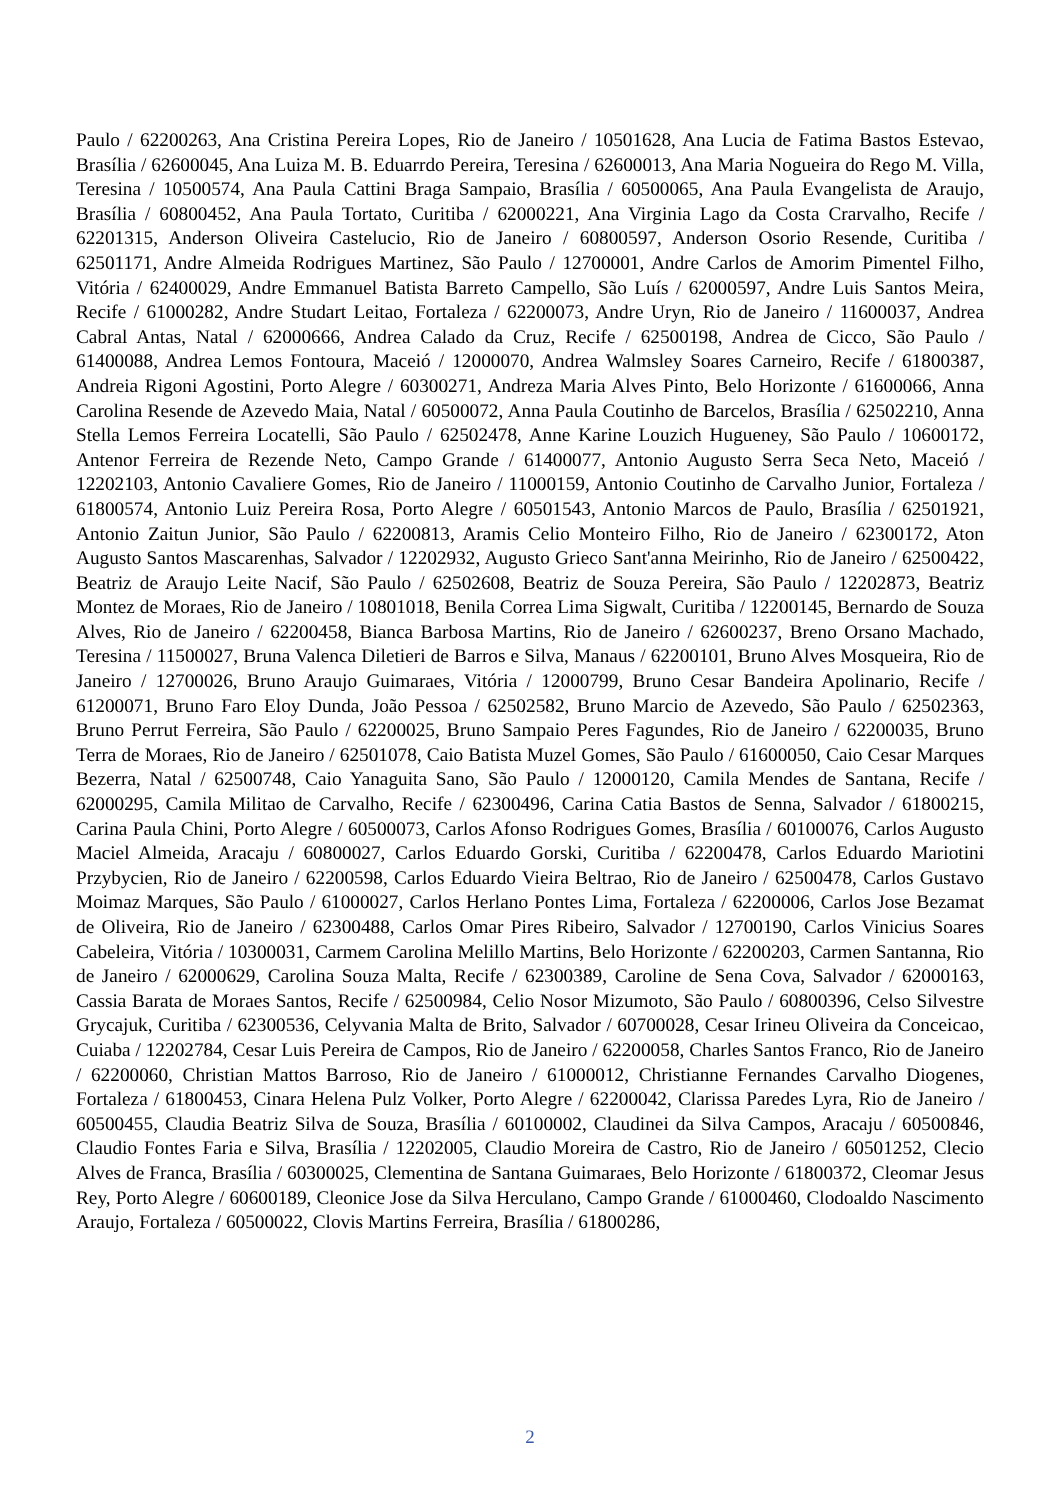Paulo / 62200263, Ana Cristina Pereira Lopes, Rio de Janeiro / 10501628, Ana Lucia de Fatima Bastos Estevao, Brasília / 62600045, Ana Luiza M. B. Eduarrdo Pereira, Teresina / 62600013, Ana Maria Nogueira do Rego M. Villa, Teresina / 10500574, Ana Paula Cattini Braga Sampaio, Brasília / 60500065, Ana Paula Evangelista de Araujo, Brasília / 60800452, Ana Paula Tortato, Curitiba / 62000221, Ana Virginia Lago da Costa Crarvalho, Recife / 62201315, Anderson Oliveira Castelucio, Rio de Janeiro / 60800597, Anderson Osorio Resende, Curitiba / 62501171, Andre Almeida Rodrigues Martinez, São Paulo / 12700001, Andre Carlos de Amorim Pimentel Filho, Vitória / 62400029, Andre Emmanuel Batista Barreto Campello, São Luís / 62000597, Andre Luis Santos Meira, Recife / 61000282, Andre Studart Leitao, Fortaleza / 62200073, Andre Uryn, Rio de Janeiro / 11600037, Andrea Cabral Antas, Natal / 62000666, Andrea Calado da Cruz, Recife / 62500198, Andrea de Cicco, São Paulo / 61400088, Andrea Lemos Fontoura, Maceió / 12000070, Andrea Walmsley Soares Carneiro, Recife / 61800387, Andreia Rigoni Agostini, Porto Alegre / 60300271, Andreza Maria Alves Pinto, Belo Horizonte / 61600066, Anna Carolina Resende de Azevedo Maia, Natal / 60500072, Anna Paula Coutinho de Barcelos, Brasília / 62502210, Anna Stella Lemos Ferreira Locatelli, São Paulo / 62502478, Anne Karine Louzich Hugueney, São Paulo / 10600172, Antenor Ferreira de Rezende Neto, Campo Grande / 61400077, Antonio Augusto Serra Seca Neto, Maceió / 12202103, Antonio Cavaliere Gomes, Rio de Janeiro / 11000159, Antonio Coutinho de Carvalho Junior, Fortaleza / 61800574, Antonio Luiz Pereira Rosa, Porto Alegre / 60501543, Antonio Marcos de Paulo, Brasília / 62501921, Antonio Zaitun Junior, São Paulo / 62200813, Aramis Celio Monteiro Filho, Rio de Janeiro / 62300172, Aton Augusto Santos Mascarenhas, Salvador / 12202932, Augusto Grieco Sant'anna Meirinho, Rio de Janeiro / 62500422, Beatriz de Araujo Leite Nacif, São Paulo / 62502608, Beatriz de Souza Pereira, São Paulo / 12202873, Beatriz Montez de Moraes, Rio de Janeiro / 10801018, Benila Correa Lima Sigwalt, Curitiba / 12200145, Bernardo de Souza Alves, Rio de Janeiro / 62200458, Bianca Barbosa Martins, Rio de Janeiro / 62600237, Breno Orsano Machado, Teresina / 11500027, Bruna Valenca Diletieri de Barros e Silva, Manaus / 62200101, Bruno Alves Mosqueira, Rio de Janeiro / 12700026, Bruno Araujo Guimaraes, Vitória / 12000799, Bruno Cesar Bandeira Apolinario, Recife / 61200071, Bruno Faro Eloy Dunda, João Pessoa / 62502582, Bruno Marcio de Azevedo, São Paulo / 62502363, Bruno Perrut Ferreira, São Paulo / 62200025, Bruno Sampaio Peres Fagundes, Rio de Janeiro / 62200035, Bruno Terra de Moraes, Rio de Janeiro / 62501078, Caio Batista Muzel Gomes, São Paulo / 61600050, Caio Cesar Marques Bezerra, Natal / 62500748, Caio Yanaguita Sano, São Paulo / 12000120, Camila Mendes de Santana, Recife / 62000295, Camila Militao de Carvalho, Recife / 62300496, Carina Catia Bastos de Senna, Salvador / 61800215, Carina Paula Chini, Porto Alegre / 60500073, Carlos Afonso Rodrigues Gomes, Brasília / 60100076, Carlos Augusto Maciel Almeida, Aracaju / 60800027, Carlos Eduardo Gorski, Curitiba / 62200478, Carlos Eduardo Mariotini Przybycien, Rio de Janeiro / 62200598, Carlos Eduardo Vieira Beltrao, Rio de Janeiro / 62500478, Carlos Gustavo Moimaz Marques, São Paulo / 61000027, Carlos Herlano Pontes Lima, Fortaleza / 62200006, Carlos Jose Bezamat de Oliveira, Rio de Janeiro / 62300488, Carlos Omar Pires Ribeiro, Salvador / 12700190, Carlos Vinicius Soares Cabeleira, Vitória / 10300031, Carmem Carolina Melillo Martins, Belo Horizonte / 62200203, Carmen Santanna, Rio de Janeiro / 62000629, Carolina Souza Malta, Recife / 62300389, Caroline de Sena Cova, Salvador / 62000163, Cassia Barata de Moraes Santos, Recife / 62500984, Celio Nosor Mizumoto, São Paulo / 60800396, Celso Silvestre Grycajuk, Curitiba / 62300536, Celyvania Malta de Brito, Salvador / 60700028, Cesar Irineu Oliveira da Conceicao, Cuiaba / 12202784, Cesar Luis Pereira de Campos, Rio de Janeiro / 62200058, Charles Santos Franco, Rio de Janeiro / 62200060, Christian Mattos Barroso, Rio de Janeiro / 61000012, Christianne Fernandes Carvalho Diogenes, Fortaleza / 61800453, Cinara Helena Pulz Volker, Porto Alegre / 62200042, Clarissa Paredes Lyra, Rio de Janeiro / 60500455, Claudia Beatriz Silva de Souza, Brasília / 60100002, Claudinei da Silva Campos, Aracaju / 60500846, Claudio Fontes Faria e Silva, Brasília / 12202005, Claudio Moreira de Castro, Rio de Janeiro / 60501252, Clecio Alves de Franca, Brasília / 60300025, Clementina de Santana Guimaraes, Belo Horizonte / 61800372, Cleomar Jesus Rey, Porto Alegre / 60600189, Cleonice Jose da Silva Herculano, Campo Grande / 61000460, Clodoaldo Nascimento Araujo, Fortaleza / 60500022, Clovis Martins Ferreira, Brasília / 61800286,
2